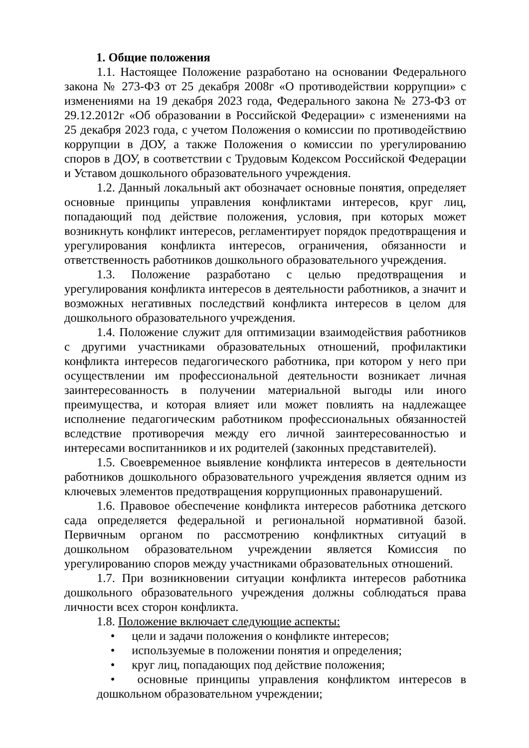1. Общие положения
1.1. Настоящее Положение разработано на основании Федерального закона № 273-ФЗ от 25 декабря 2008г «О противодействии коррупции» с изменениями на 19 декабря 2023 года, Федерального закона № 273-ФЗ от 29.12.2012г «Об образовании в Российской Федерации» с изменениями на 25 декабря 2023 года, с учетом Положения о комиссии по противодействию коррупции в ДОУ, а также Положения о комиссии по урегулированию споров в ДОУ, в соответствии с Трудовым Кодексом Российской Федерации и Уставом дошкольного образовательного учреждения.
1.2. Данный локальный акт обозначает основные понятия, определяет основные принципы управления конфликтами интересов, круг лиц, попадающий под действие положения, условия, при которых может возникнуть конфликт интересов, регламентирует порядок предотвращения и урегулирования конфликта интересов, ограничения, обязанности и ответственность работников дошкольного образовательного учреждения.
1.3. Положение разработано с целью предотвращения и урегулирования конфликта интересов в деятельности работников, а значит и возможных негативных последствий конфликта интересов в целом для дошкольного образовательного учреждения.
1.4. Положение служит для оптимизации взаимодействия работников с другими участниками образовательных отношений, профилактики конфликта интересов педагогического работника, при котором у него при осуществлении им профессиональной деятельности возникает личная заинтересованность в получении материальной выгоды или иного преимущества, и которая влияет или может повлиять на надлежащее исполнение педагогическим работником профессиональных обязанностей вследствие противоречия между его личной заинтересованностью и интересами воспитанников и их родителей (законных представителей).
1.5. Своевременное выявление конфликта интересов в деятельности работников дошкольного образовательного учреждения является одним из ключевых элементов предотвращения коррупционных правонарушений.
1.6. Правовое обеспечение конфликта интересов работника детского сада определяется федеральной и региональной нормативной базой. Первичным органом по рассмотрению конфликтных ситуаций в дошкольном образовательном учреждении является Комиссия по урегулированию споров между участниками образовательных отношений.
1.7. При возникновении ситуации конфликта интересов работника дошкольного образовательного учреждения должны соблюдаться права личности всех сторон конфликта.
1.8. Положение включает следующие аспекты:
• цели и задачи положения о конфликте интересов;
• используемые в положении понятия и определения;
• круг лиц, попадающих под действие положения;
• основные принципы управления конфликтом интересов в дошкольном образовательном учреждении;